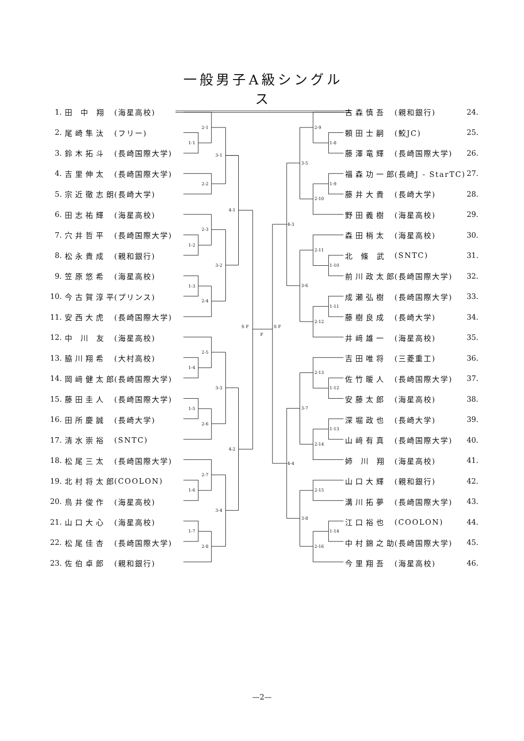一般男子A級シングルス
1. 田 中 翔 (海星高校)
2. 尾崎隼汰 (フリー)
3. 鈴木拓斗 (長崎国際大学)
4. 吉里伸太 (長崎国際大学)
5. 宗近徹志朗 (長崎大学)
6. 田志祐輝 (海星高校)
7. 穴井哲平 (長崎国際大学)
8. 松永貴成 (親和銀行)
9. 笠原悠希 (海星高校)
10. 今古賀淳平 (プリンス)
11. 安西大虎 (長崎国際大学)
12. 中 川 友 (海星高校)
13. 脇川翔希 (大村高校)
14. 岡﨑健太郎 (長崎国際大学)
15. 藤田圭人 (長崎国際大学)
16. 田所慶誠 (長崎大学)
17. 清水崇裕 (SNTC)
18. 松尾三太 (長崎国際大学)
19. 北村将太郎 (COOLON)
20. 鳥井俊作 (海星高校)
21. 山口大心 (海星高校)
22. 松尾佳杏 (長崎国際大学)
23. 佐伯卓郎 (親和銀行)
1-1
2-1
2-2
3-1
1-2
2-3
1-3
2-4
3-2
4-1
1-4
2-5
1-5
2-6
3-3
1-6
2-7
1-7
2-8
3-4
4-2
S F
F
S F
1-8
2-9
1-9
2-10
3-5
1-10
2-11
1-11
2-12
3-6
4-3
1-12
2-13
1-13
2-14
3-7
2-15
1-14
2-16
3-8
4-4
古森慎吾 (親和銀行) 24.
頼田士嗣 (鮫JC) 25.
藤澤竜輝 (長崎国際大学) 26.
福森功一郎 (長崎J - StarTC) 27.
藤井大貴 (長崎大学) 28.
野田義樹 (海星高校) 29.
森田梢太 (海星高校) 30.
北 條 武 (SNTC) 31.
前川政太郎 (長崎国際大学) 32.
成瀬弘樹 (長崎国際大学) 33.
藤樹良成 (長崎大学) 34.
井﨑雄一 (海星高校) 35.
吉田唯将 (三菱重工) 36.
佐竹暖人 (長崎国際大学) 37.
安藤太郎 (海星高校) 38.
深堀政也 (長崎大学) 39.
山﨑有真 (長崎国際大学) 40.
姉 川 翔 (海星高校) 41.
山口大輝 (親和銀行) 42.
溝川拓夢 (長崎国際大学) 43.
江口裕也 (COOLON) 44.
中村錦之助 (長崎国際大学) 45.
今里翔吾 (海星高校) 46.
—2—